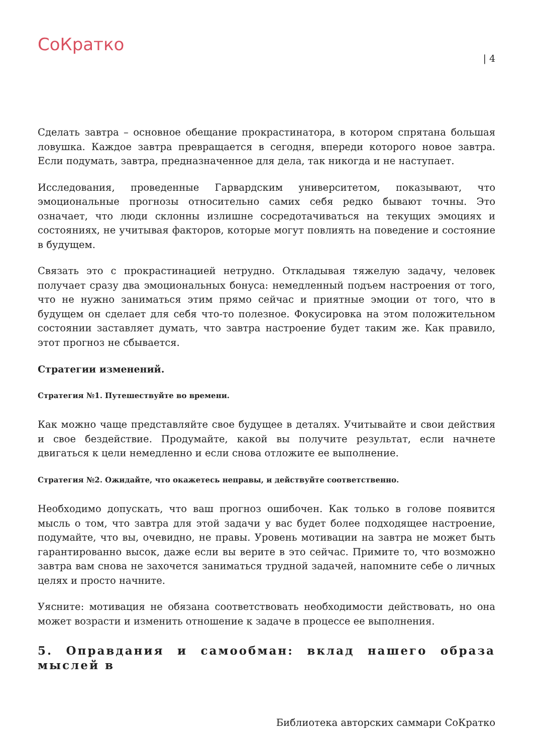СоКратко
| 4
Сделать завтра – основное обещание прокрастинатора, в котором спрятана большая ловушка. Каждое завтра превращается в сегодня, впереди которого новое завтра. Если подумать, завтра, предназначенное для дела, так никогда и не наступает.
Исследования, проведенные Гарвардским университетом, показывают, что эмоциональные прогнозы относительно самих себя редко бывают точны. Это означает, что люди склонны излишне сосредотачиваться на текущих эмоциях и состояниях, не учитывая факторов, которые могут повлиять на поведение и состояние в будущем.
Связать это с прокрастинацией нетрудно. Откладывая тяжелую задачу, человек получает сразу два эмоциональных бонуса: немедленный подъем настроения от того, что не нужно заниматься этим прямо сейчас и приятные эмоции от того, что в будущем он сделает для себя что-то полезное. Фокусировка на этом положительном состоянии заставляет думать, что завтра настроение будет таким же. Как правило, этот прогноз не сбывается.
Стратегии изменений.
Стратегия №1. Путешествуйте во времени.
Как можно чаще представляйте свое будущее в деталях. Учитывайте и свои действия и свое бездействие. Продумайте, какой вы получите результат, если начнете двигаться к цели немедленно и если снова отложите ее выполнение.
Стратегия №2. Ожидайте, что окажетесь неправы, и действуйте соответственно.
Необходимо допускать, что ваш прогноз ошибочен. Как только в голове появится мысль о том, что завтра для этой задачи у вас будет более подходящее настроение, подумайте, что вы, очевидно, не правы. Уровень мотивации на завтра не может быть гарантированно высок, даже если вы верите в это сейчас. Примите то, что возможно завтра вам снова не захочется заниматься трудной задачей, напомните себе о личных целях и просто начните.
Уясните: мотивация не обязана соответствовать необходимости действовать, но она может возрасти и изменить отношение к задаче в процессе ее выполнения.
5. Оправдания и самообман: вклад нашего образа мыслей в
Библиотека авторских саммари СоКратко